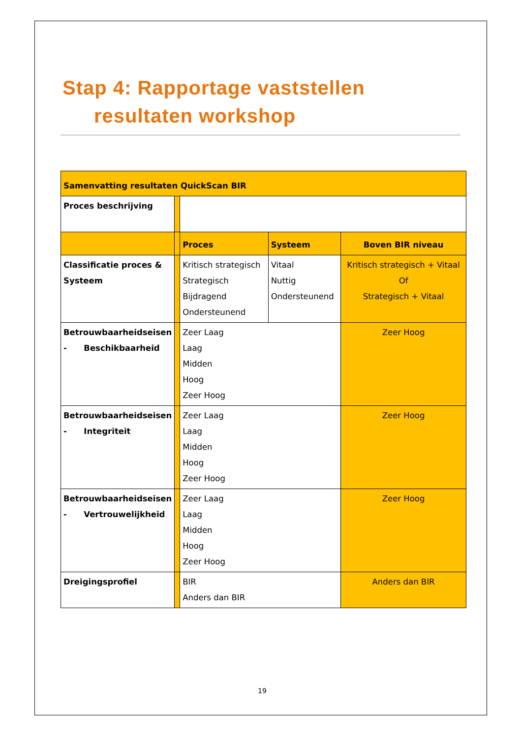Stap 4: Rapportage vaststellen
resultaten workshop
| Samenvatting resultaten QuickScan BIR | | | | |
| Proces beschrijving | | | | |
| | | Proces | Systeem | Boven BIR niveau |
| Classificatie proces & Systeem | | Kritisch strategisch Strategisch Bijdragend Ondersteunend | Vitaal Nuttig Ondersteunend | Kritisch strategisch + Vitaal Of Strategisch + Vitaal |
| Betrouwbaarheidseisen - Beschikbaarheid | | Zeer Laag Laag Midden Hoog Zeer Hoog | | Zeer Hoog |
| Betrouwbaarheidseisen - Integriteit | | Zeer Laag Laag Midden Hoog Zeer Hoog | | Zeer Hoog |
| Betrouwbaarheidseisen - Vertrouwelijkheid | | Zeer Laag Laag Midden Hoog Zeer Hoog | | Zeer Hoog |
| Dreigingsprofiel | | BIR Anders dan BIR | | Anders dan BIR |
19